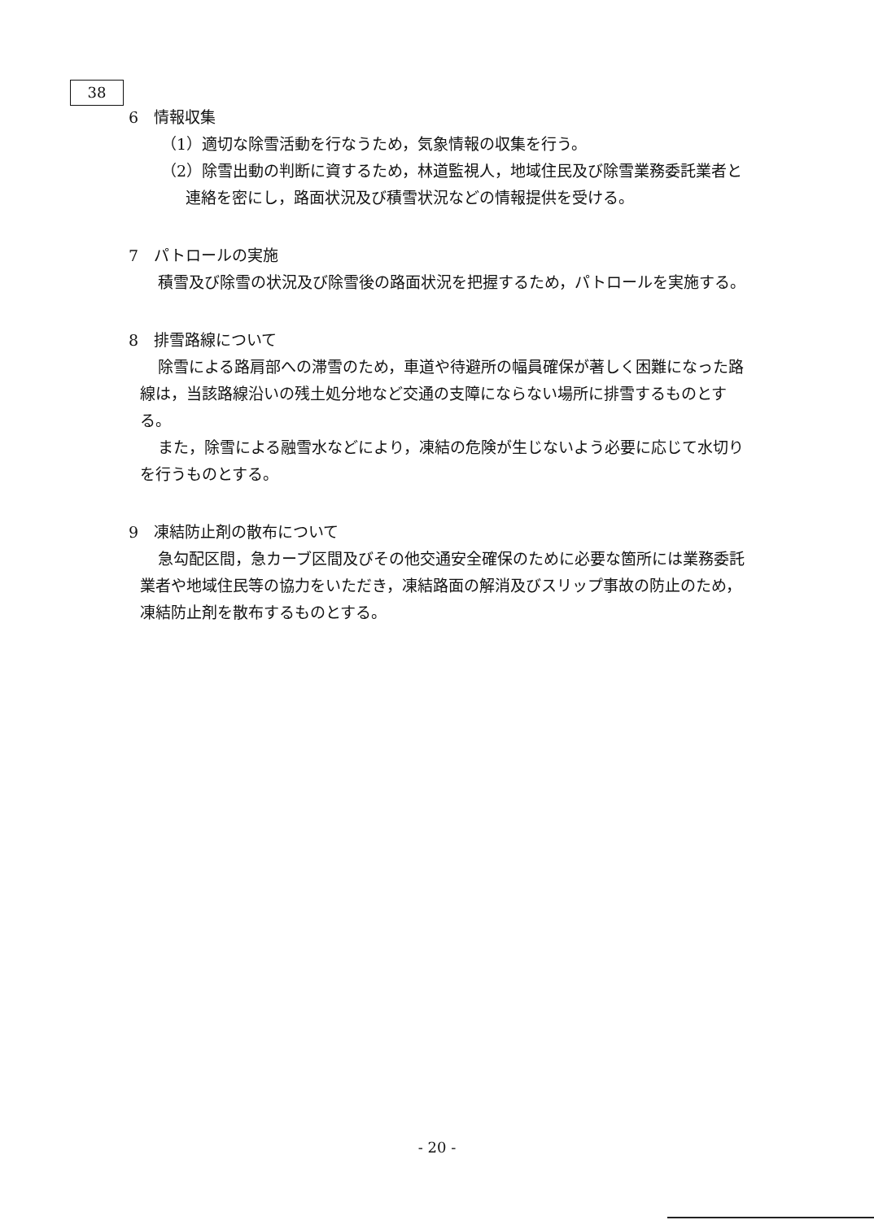38
6　情報収集
（1）適切な除雪活動を行なうため，気象情報の収集を行う。
（2）除雪出動の判断に資するため，林道監視人，地域住民及び除雪業務委託業者と連絡を密にし，路面状況及び積雪状況などの情報提供を受ける。
7　パトロールの実施
積雪及び除雪の状況及び除雪後の路面状況を把握するため，パトロールを実施する。
8　排雪路線について
除雪による路肩部への滞雪のため，車道や待避所の幅員確保が著しく困難になった路線は，当該路線沿いの残土処分地など交通の支障にならない場所に排雪するものとする。
また，除雪による融雪水などにより，凍結の危険が生じないよう必要に応じて水切りを行うものとする。
9　凍結防止剤の散布について
急勾配区間，急カーブ区間及びその他交通安全確保のために必要な箇所には業務委託業者や地域住民等の協力をいただき，凍結路面の解消及びスリップ事故の防止のため，凍結防止剤を散布するものとする。
- 20 -